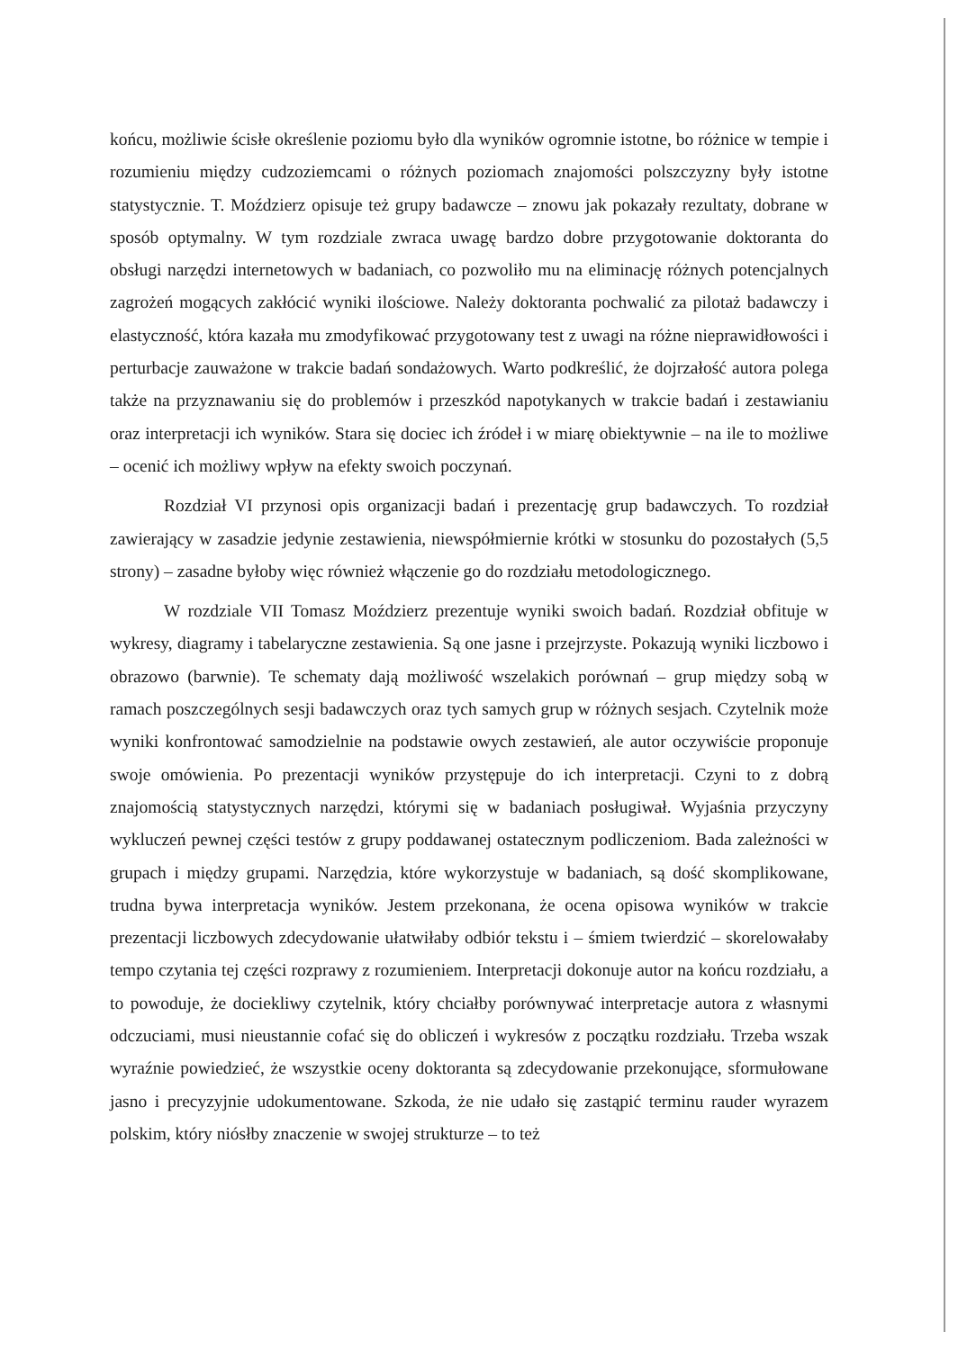końcu, możliwie ścisłe określenie poziomu było dla wyników ogromnie istotne, bo różnice w tempie i rozumieniu między cudzoziemcami o różnych poziomach znajomości polszczyzny były istotne statystycznie. T. Moździerz opisuje też grupy badawcze – znowu jak pokazały rezultaty, dobrane w sposób optymalny. W tym rozdziale zwraca uwagę bardzo dobre przygotowanie doktoranta do obsługi narzędzi internetowych w badaniach, co pozwoliło mu na eliminację różnych potencjalnych zagrożeń mogących zakłócić wyniki ilościowe. Należy doktoranta pochwalić za pilotaż badawczy i elastyczność, która kazała mu zmodyfikować przygotowany test z uwagi na różne nieprawidłowości i perturbacje zauważone w trakcie badań sondażowych. Warto podkreślić, że dojrzałość autora polega także na przyznawaniu się do problemów i przeszkód napotykanych w trakcie badań i zestawianiu oraz interpretacji ich wyników. Stara się dociec ich źródeł i w miarę obiektywnie – na ile to możliwe – ocenić ich możliwy wpływ na efekty swoich poczynań.
Rozdział VI przynosi opis organizacji badań i prezentację grup badawczych. To rozdział zawierający w zasadzie jedynie zestawienia, niewspółmiernie krótki w stosunku do pozostałych (5,5 strony) – zasadne byłoby więc również włączenie go do rozdziału metodologicznego.
W rozdziale VII Tomasz Moździerz prezentuje wyniki swoich badań. Rozdział obfituje w wykresy, diagramy i tabelaryczne zestawienia. Są one jasne i przejrzyste. Pokazują wyniki liczbowo i obrazowo (barwnie). Te schematy dają możliwość wszelakich porównań – grup między sobą w ramach poszczególnych sesji badawczych oraz tych samych grup w różnych sesjach. Czytelnik może wyniki konfrontować samodzielnie na podstawie owych zestawień, ale autor oczywiście proponuje swoje omówienia. Po prezentacji wyników przystępuje do ich interpretacji. Czyni to z dobrą znajomością statystycznych narzędzi, którymi się w badaniach posługiwał. Wyjaśnia przyczyny wykluczeń pewnej części testów z grupy poddawanej ostatecznym podliczeniom. Bada zależności w grupach i między grupami. Narzędzia, które wykorzystuje w badaniach, są dość skomplikowane, trudna bywa interpretacja wyników. Jestem przekonana, że ocena opisowa wyników w trakcie prezentacji liczbowych zdecydowanie ułatwiłaby odbiór tekstu i – śmiem twierdzić – skorelowałaby tempo czytania tej części rozprawy z rozumieniem. Interpretacji dokonuje autor na końcu rozdziału, a to powoduje, że dociekliwy czytelnik, który chciałby porównywać interpretacje autora z własnymi odczuciami, musi nieustannie cofać się do obliczeń i wykresów z początku rozdziału. Trzeba wszak wyraźnie powiedzieć, że wszystkie oceny doktoranta są zdecydowanie przekonujące, sformułowane jasno i precyzyjnie udokumentowane. Szkoda, że nie udało się zastąpić terminu rauder wyrazem polskim, który niósłby znaczenie w swojej strukturze – to też